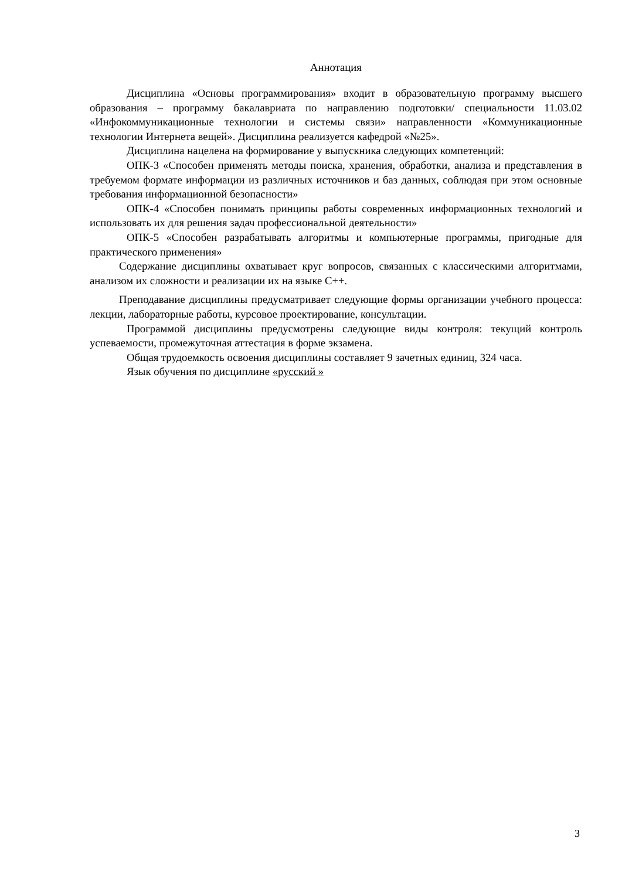Аннотация
Дисциплина «Основы программирования» входит в образовательную программу высшего образования – программу бакалавриата по направлению подготовки/ специальности 11.03.02 «Инфокоммуникационные технологии и системы связи» направленности «Коммуникационные технологии Интернета вещей». Дисциплина реализуется кафедрой «№25».
Дисциплина нацелена на формирование у выпускника следующих компетенций:
ОПК-3 «Способен применять методы поиска, хранения, обработки, анализа и представления в требуемом формате информации из различных источников и баз данных, соблюдая при этом основные требования информационной безопасности»
ОПК-4 «Способен понимать принципы работы современных информационных технологий и использовать их для решения задач профессиональной деятельности»
ОПК-5 «Способен разрабатывать алгоритмы и компьютерные программы, пригодные для практического применения»
Содержание дисциплины охватывает круг вопросов, связанных с классическими алгоритмами, анализом их сложности и реализации их на языке С++.
Преподавание дисциплины предусматривает следующие формы организации учебного процесса: лекции, лабораторные работы, курсовое проектирование, консультации.
Программой дисциплины предусмотрены следующие виды контроля: текущий контроль успеваемости, промежуточная аттестация в форме экзамена.
Общая трудоемкость освоения дисциплины составляет 9 зачетных единиц, 324 часа.
Язык обучения по дисциплине «русский »
3